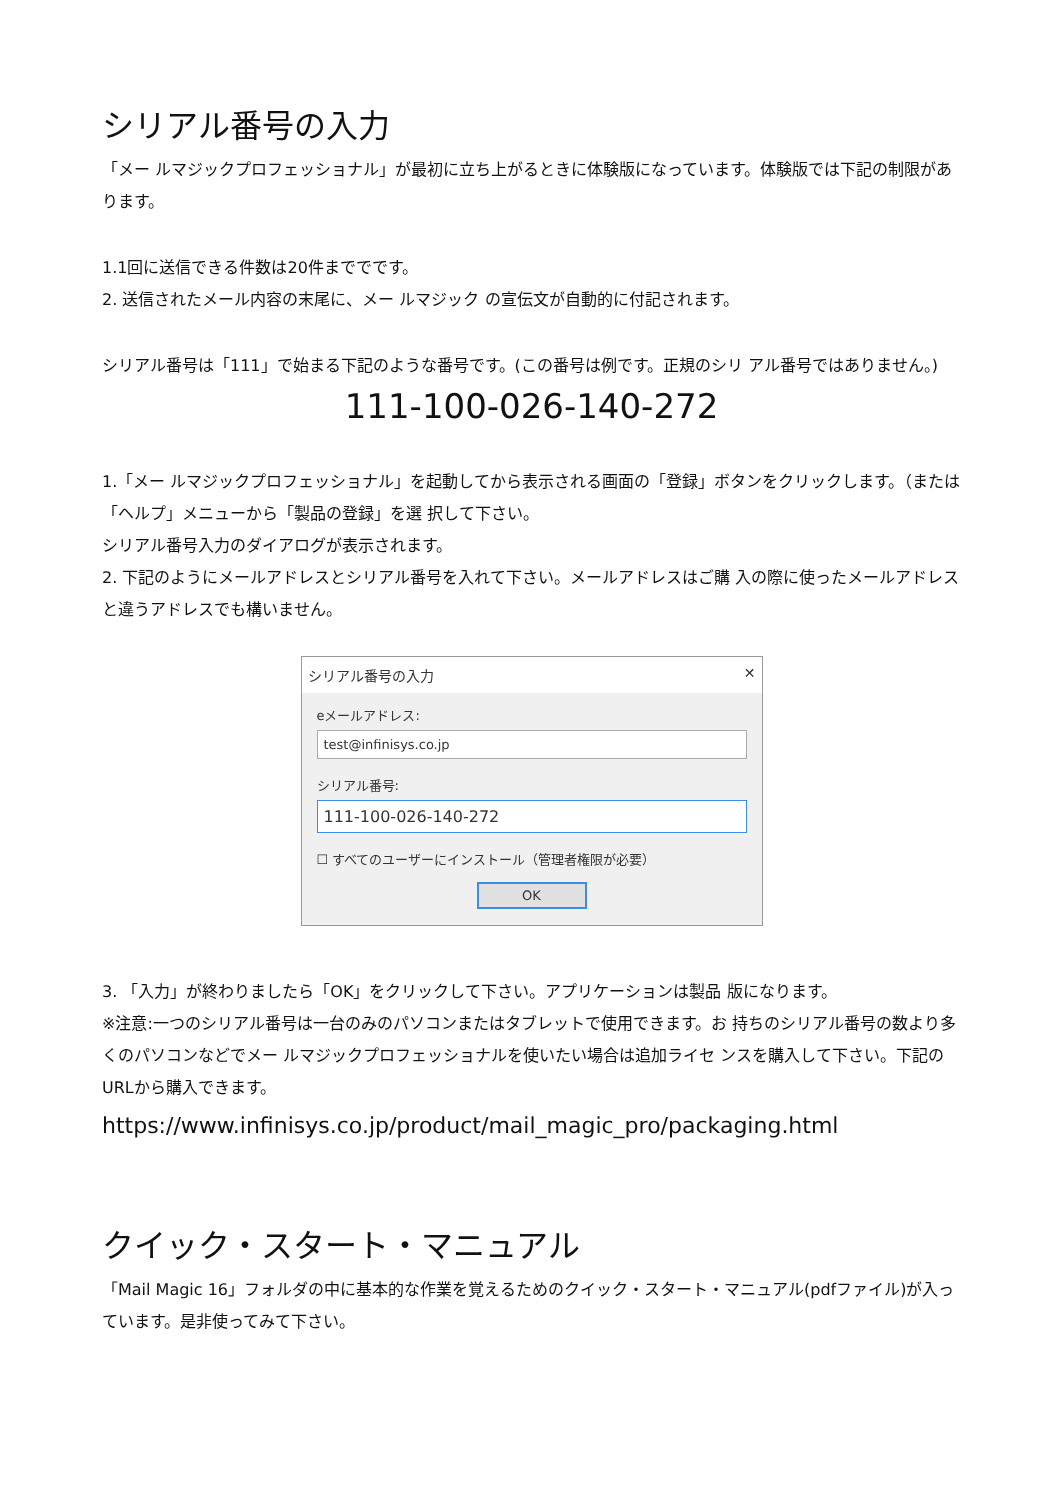シリアル番号の入力
「メー ルマジックプロフェッショナル」が最初に立ち上がるときに体験版になっています。体験版では下記の制限があります。
1.1回に送信できる件数は20件まででです。
2. 送信されたメール内容の末尾に、メー ルマジック の宣伝文が自動的に付記されます。
シリアル番号は「111」で始まる下記のような番号です。(この番号は例です。正規のシリ アル番号ではありません。)
111-100-026-140-272
1.「メー ルマジックプロフェッショナル」を起動してから表示される画面の「登録」ボタンをクリックします。（または「ヘルプ」メニューから「製品の登録」を選 択して下さい。
シリアル番号入力のダイアログが表示されます。
2. 下記のようにメールアドレスとシリアル番号を入れて下さい。メールアドレスはご購 入の際に使ったメールアドレスと違うアドレスでも構いません。
シリアル番号の入力 ✕
eメールアドレス:
test@infinisys.co.jp
シリアル番号:
111-100-026-140-272
☐ すべてのユーザーにインストール（管理者権限が必要）
OK
3. 「入力」が終わりましたら「OK」をクリックして下さい。アプリケーションは製品 版になります。
※注意:一つのシリアル番号は一台のみのパソコンまたはタブレットで使用できます。お 持ちのシリアル番号の数より多くのパソコンなどでメー ルマジックプロフェッショナルを使いたい場合は追加ライセ ンスを購入して下さい。下記のURLから購入できます。
https://www.infinisys.co.jp/product/mail_magic_pro/packaging.html
クイック・スタート・マニュアル
「Mail Magic 16」フォルダの中に基本的な作業を覚えるためのクイック・スタート・マニュアル(pdfファイル)が入っています。是非使ってみて下さい。